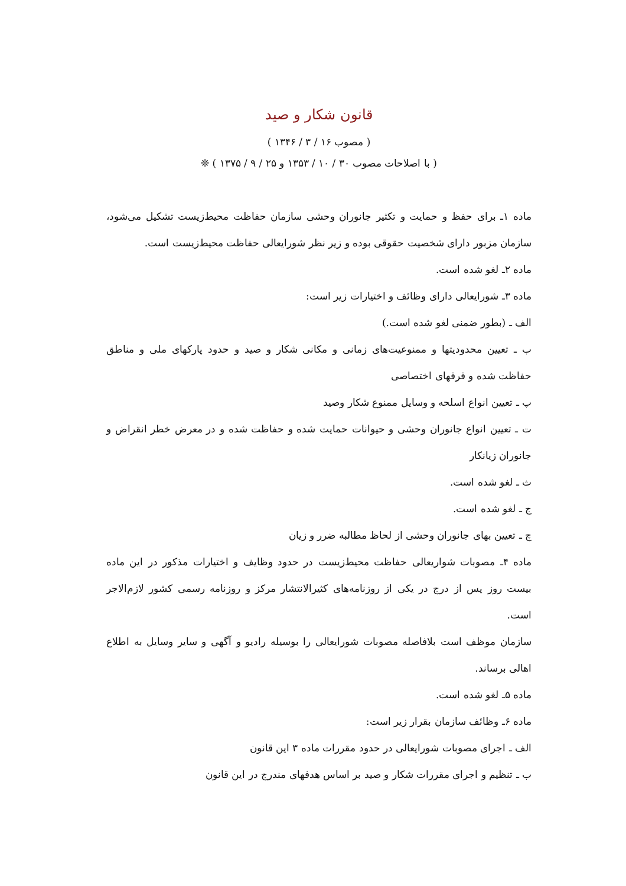قانون شکار و صید
( مصوب ۱۶ / ۳ / ۱۳۴۶ )
( با اصلاحات مصوب ۳۰ / ۱۰ / ۱۳۵۳ و ۲۵ / ۹ / ۱۳۷۵ ) ❊
ماده ۱ـ برای حفظ و حمایت و تکثیر جانوران وحشی سازمان حفاظت محیط‌زیست تشکیل می‌شود، سازمان مزبور دارای شخصیت حقوقی بوده و زیر نظر شورایعالی حفاظت محیط‌زیست است.
ماده ۲ـ لغو شده است.
ماده ۳ـ شورایعالی دارای وظائف و اختیارات زیر است:
الف ـ (بطور ضمنی لغو شده است.)
ب ـ تعیین محدودیتها و ممنوعیت‌های زمانی و مکانی شکار و صید و حدود پارکهای ملی و مناطق حفاظت شده و قرقهای اختصاصی
پ ـ تعیین انواع اسلحه و وسایل ممنوع شکار وصید
ت ـ تعیین انواع جانوران وحشی و حیوانات حمایت شده و حفاظت شده و در معرض خطر انقراض و جانوران زیانکار
ث ـ لغو شده است.
ج ـ لغو شده است.
چ ـ تعیین بهای جانوران وحشی از لحاظ مطالبه ضرر و زیان
ماده ۴ـ مصوبات شواریعالی حفاظت محیط‌زیست در حدود وظایف و اختیارات مذکور در این ماده بیست روز پس از درج در یکی از روزنامه‌های کثیرالانتشار مرکز و روزنامه رسمی کشور لازم‌الاجر است.
سازمان موظف است بلافاصله مصوبات شورایعالی را بوسیله رادیو و آگهی و سایر وسایل به اطلاع اهالی برساند.
ماده ۵ـ لغو شده است.
ماده ۶ـ وظائف سازمان بقرار زیر است:
الف ـ اجرای مصوبات شورایعالی در حدود مقررات ماده ۳ این قانون
ب ـ تنظیم و اجرای مقررات شکار و صید بر اساس هدفهای مندرج در این قانون